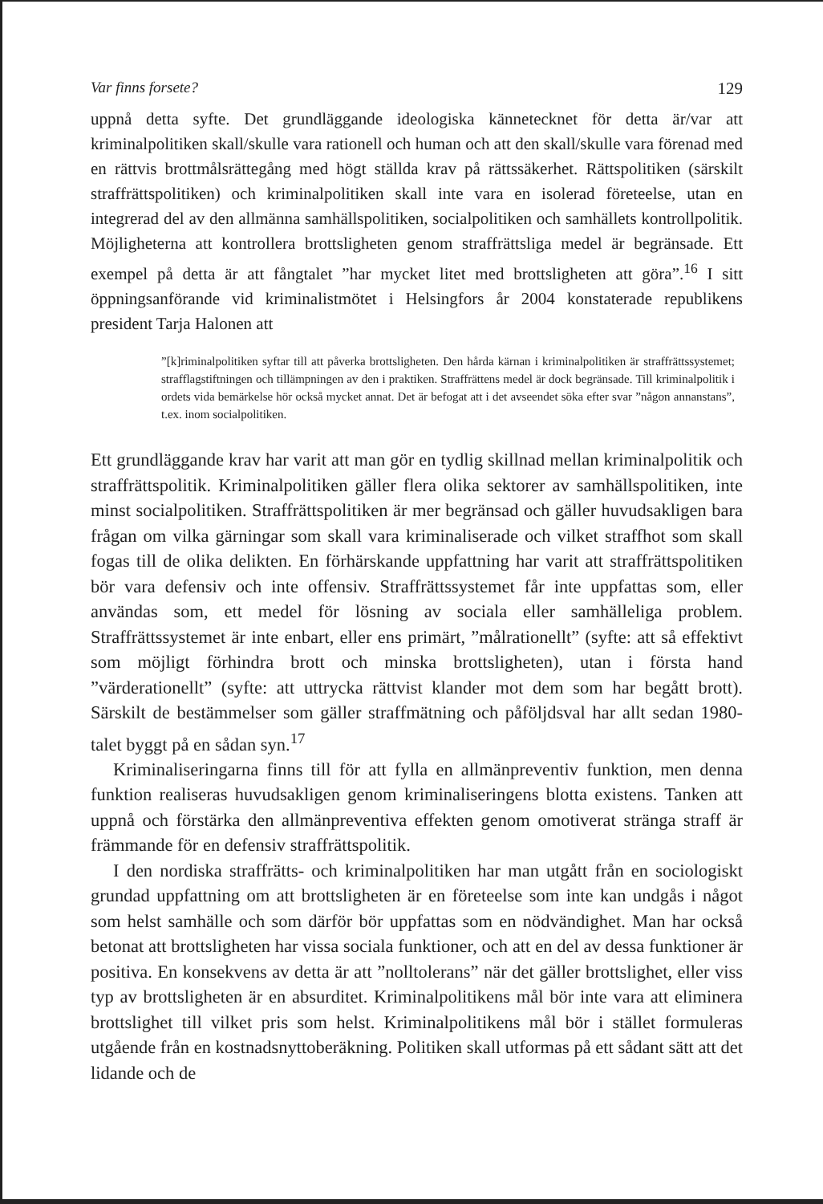Var finns forsete? 129
uppnå detta syfte. Det grundläggande ideologiska kännetecknet för detta är/var att kriminalpolitiken skall/skulle vara rationell och human och att den skall/skulle vara förenad med en rättvis brottmålsrättegång med högt ställda krav på rättssäkerhet. Rättspolitiken (särskilt straffrättspolitiken) och kriminalpolitiken skall inte vara en isolerad företeelse, utan en integrerad del av den allmänna samhällspolitiken, socialpolitiken och samhällets kontrollpolitik. Möjligheterna att kontrollera brottsligheten genom straffrättsliga medel är begränsade. Ett exempel på detta är att fångtalet ”har mycket litet med brottsligheten att göra”.<sup>16</sup> I sitt öppningsanförande vid kriminalistmötet i Helsingfors år 2004 konstaterade republikens president Tarja Halonen att
”[k]riminalpolitiken syftar till att påverka brottsligheten. Den hårda kärnan i kriminalpolitiken är straffrättssystemet; strafflagstiftningen och tillämpningen av den i praktiken. Straffrättens medel är dock begränsade. Till kriminalpolitik i ordets vida bemärkelse hör också mycket annat. Det är befogat att i det avseendet söka efter svar ”någon annanstans”, t.ex. inom socialpolitiken.
Ett grundläggande krav har varit att man gör en tydlig skillnad mellan kriminalpolitik och straffrättspolitik. Kriminalpolitiken gäller flera olika sektorer av samhällspolitiken, inte minst socialpolitiken. Straffrättspolitiken är mer begränsad och gäller huvudsakligen bara frågan om vilka gärningar som skall vara kriminaliserade och vilket straffhot som skall fogas till de olika delikten. En förhärskande uppfattning har varit att straffrättspolitiken bör vara defensiv och inte offensiv. Straffrättssystemet får inte uppfattas som, eller användas som, ett medel för lösning av sociala eller samhälleliga problem. Straffrättssystemet är inte enbart, eller ens primärt, ”målrationellt” (syfte: att så effektivt som möjligt förhindra brott och minska brottsligheten), utan i första hand ”värderationellt” (syfte: att uttrycka rättvist klander mot dem som har begått brott). Särskilt de bestämmelser som gäller straffmätning och påföljdsval har allt sedan 1980-talet byggt på en sådan syn.<sup>17</sup>
Kriminaliseringarna finns till för att fylla en allmänpreventiv funktion, men denna funktion realiseras huvudsakligen genom kriminaliseringens blotta existens. Tanken att uppnå och förstärka den allmänpreventiva effekten genom omotiverat stränga straff är främmande för en defensiv straffrättspolitik.
I den nordiska straffrätts- och kriminalpolitiken har man utgått från en sociologiskt grundad uppfattning om att brottsligheten är en företeelse som inte kan undgås i något som helst samhälle och som därför bör uppfattas som en nödvändighet. Man har också betonat att brottsligheten har vissa sociala funktioner, och att en del av dessa funktioner är positiva. En konsekvens av detta är att ”nolltolerans” när det gäller brottslighet, eller viss typ av brottsligheten är en absurditet. Kriminalpolitikens mål bör inte vara att eliminera brottslighet till vilket pris som helst. Kriminalpolitikens mål bör i stället formuleras utgående från en kostnadsnyttoberäkning. Politiken skall utformas på ett sådant sätt att det lidande och de